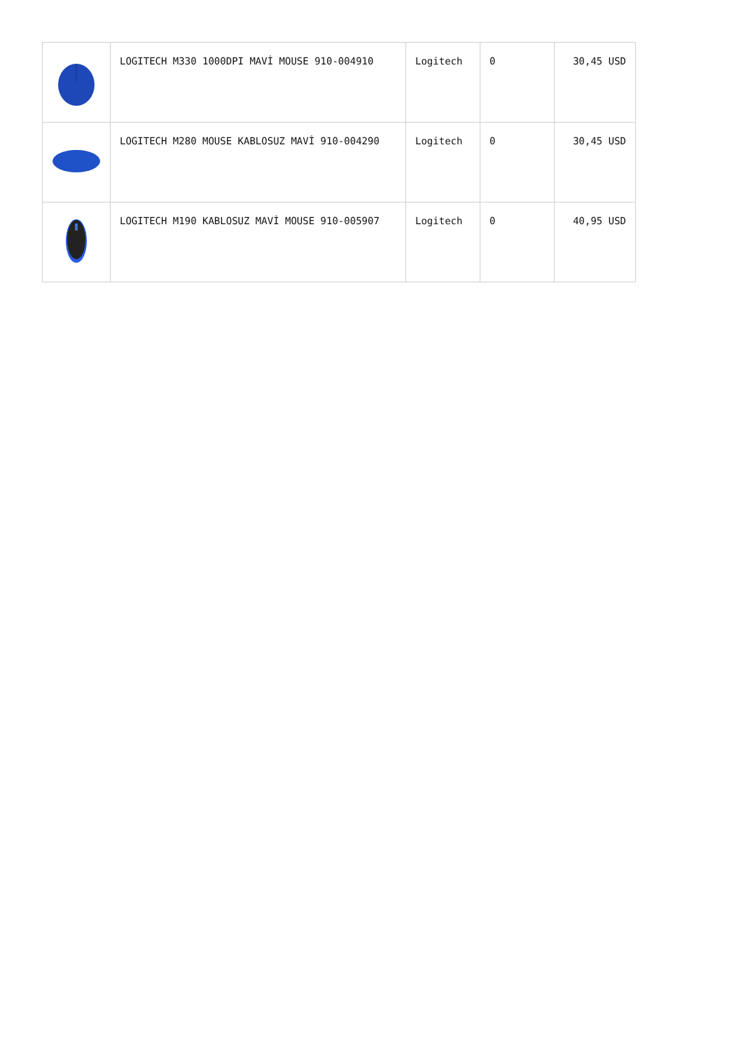| | LOGITECH M330 1000DPI MAVİ MOUSE 910-004910 | Logitech | 0 | 30,45 USD |
| | LOGITECH M280 MOUSE KABLOSUZ MAVİ 910-004290 | Logitech | 0 | 30,45 USD |
| | LOGITECH M190 KABLOSUZ MAVİ MOUSE 910-005907 | Logitech | 0 | 40,95 USD |